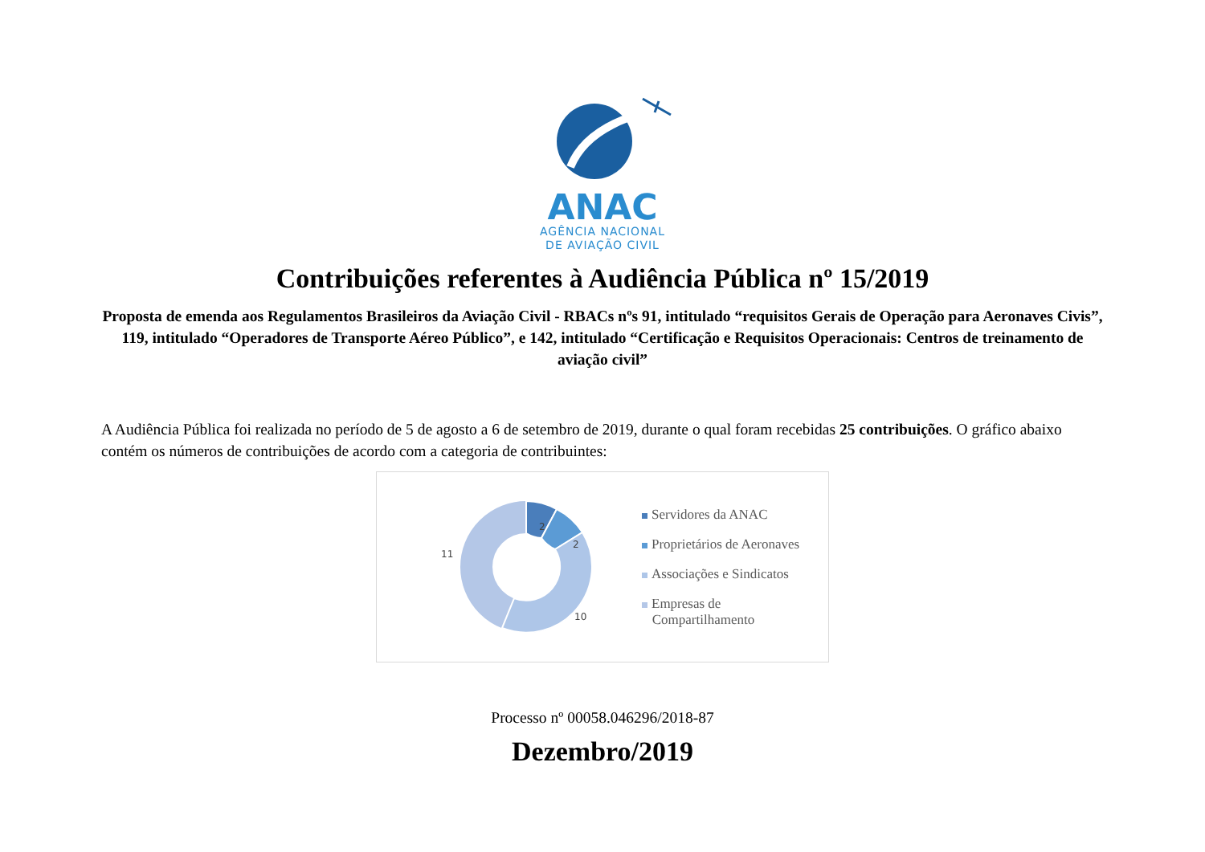ANAC
AGÊNCIA NACIONAL
DE AVIAÇÃO CIVIL
Contribuições referentes à Audiência Pública nº 15/2019
Proposta de emenda aos Regulamentos Brasileiros da Aviação Civil - RBACs nºs 91, intitulado “requisitos Gerais de Operação para Aeronaves Civis”, 119, intitulado “Operadores de Transporte Aéreo Público”, e 142, intitulado “Certificação e Requisitos Operacionais: Centros de treinamento de aviação civil”
A Audiência Pública foi realizada no período de 5 de agosto a 6 de setembro de 2019, durante o qual foram recebidas 25 contribuições. O gráfico abaixo contém os números de contribuições de acordo com a categoria de contribuintes:
2
2
10
11
Servidores da ANAC
Proprietários de Aeronaves
Associações e Sindicatos
Empresas de
Compartilhamento
Processo nº 00058.046296/2018-87
Dezembro/2019